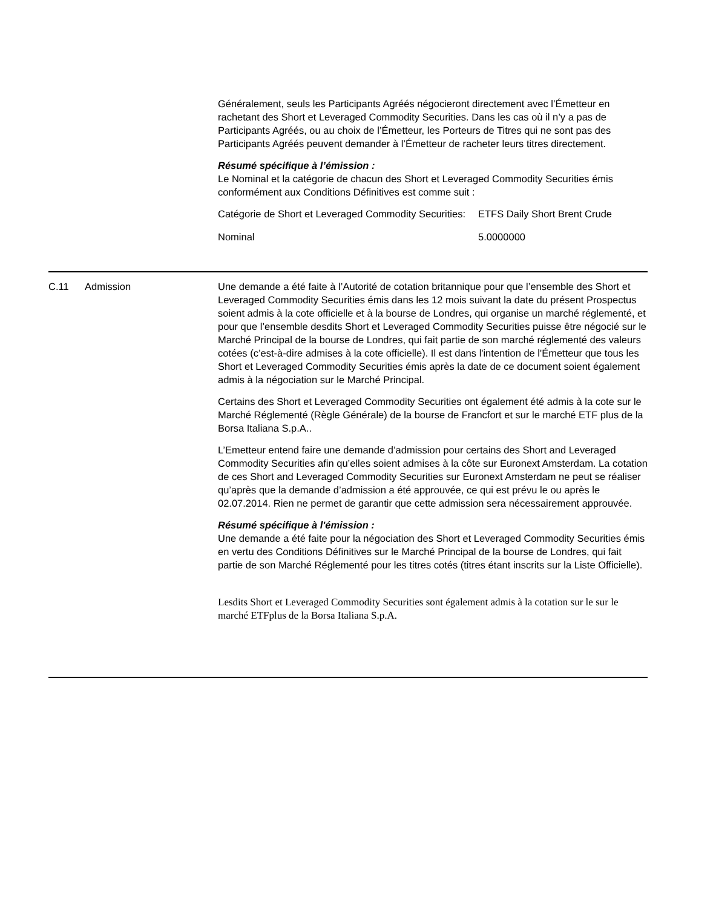Généralement, seuls les Participants Agréés négocieront directement avec l’Émetteur en rachetant des Short et Leveraged Commodity Securities. Dans les cas où il n’y a pas de Participants Agréés, ou au choix de l’Émetteur, les Porteurs de Titres qui ne sont pas des Participants Agréés peuvent demander à l’Émetteur de racheter leurs titres directement.
Résumé spécifique à l’émission :
Le Nominal et la catégorie de chacun des Short et Leveraged Commodity Securities émis conformément aux Conditions Définitives est comme suit :
| Catégorie de Short et Leveraged Commodity Securities: | ETFS Daily Short Brent Crude |
| Nominal | 5.0000000 |
C.11 Admission Une demande a été faite à l’Autorité de cotation britannique pour que l’ensemble des Short et Leveraged Commodity Securities émis dans les 12 mois suivant la date du présent Prospectus soient admis à la cote officielle et à la bourse de Londres, qui organise un marché réglementé, et pour que l’ensemble desdits Short et Leveraged Commodity Securities puisse être négocié sur le Marché Principal de la bourse de Londres, qui fait partie de son marché réglementé des valeurs cotées (c’est-à-dire admises à la cote officielle). Il est dans l'intention de l'Émetteur que tous les Short et Leveraged Commodity Securities émis après la date de ce document soient également admis à la négociation sur le Marché Principal.
Certains des Short et Leveraged Commodity Securities ont également été admis à la cote sur le Marché Réglementé (Règle Générale) de la bourse de Francfort et sur le marché ETF plus de la Borsa Italiana S.p.A..
L’Emetteur entend faire une demande d’admission pour certains des Short and Leveraged Commodity Securities afin qu’elles soient admises à la côte sur Euronext Amsterdam. La cotation de ces Short and Leveraged Commodity Securities sur Euronext Amsterdam ne peut se réaliser qu’après que la demande d’admission a été approuvée, ce qui est prévu le ou après le 02.07.2014. Rien ne permet de garantir que cette admission sera nécessairement approuvée.
Résumé spécifique à l'émission :
Une demande a été faite pour la négociation des Short et Leveraged Commodity Securities émis en vertu des Conditions Définitives sur le Marché Principal de la bourse de Londres, qui fait partie de son Marché Réglementé pour les titres cotés (titres étant inscrits sur la Liste Officielle).
Lesdits Short et Leveraged Commodity Securities sont également admis à la cotation sur le sur le marché ETFplus de la Borsa Italiana S.p.A.